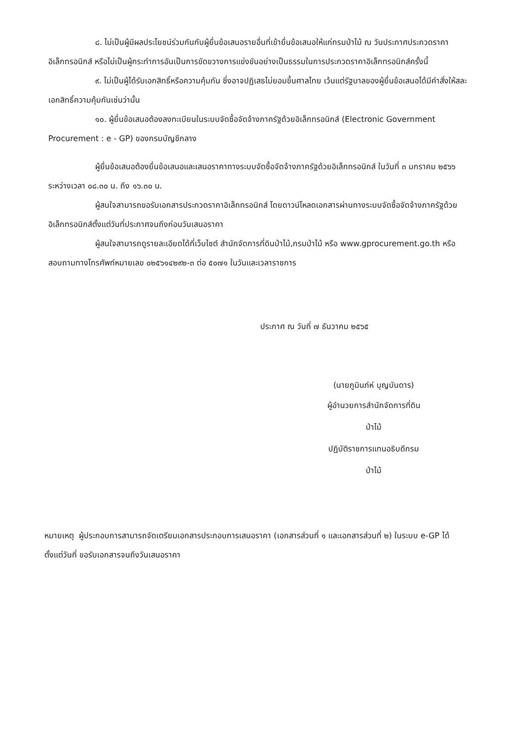๘. ไม่เป็นผู้มีผลประโยชน์ร่วมกันกับผู้ยื่นข้อเสนอรายอื่นที่เข้ายื่นข้อเสนอให้แก่กรมป่าไม้ ณ วันประกาศประกวดราคาอิเล็กทรอนิกส์ หรือไม่เป็นผู้กระทำการอันเป็นการขัดขวางการแข่งขันอย่างเป็นธรรมในการประกวดราคาอิเล็กทรอนิกส์ครั้งนี้
๙. ไม่เป็นผู้ได้รับเอกสิทธิ์หรือความคุ้มกัน ซึ่งอาจปฏิเสธไม่ยอมขึ้นศาลไทย เว้นแต่รัฐบาลของผู้ยื่นข้อเสนอได้มีคำสั่งให้สละเอกสิทธิ์ความคุ้มกันเช่นว่านั้น
๑๐. ผู้ยื่นข้อเสนอต้องลงทะเบียนในระบบจัดซื้อจัดจ้างภาครัฐด้วยอิเล็กทรอนิกส์ (Electronic Government Procurement : e - GP) ของกรมบัญชีกลาง
ผู้ยื่นข้อเสนอต้องยื่นข้อเสนอและเสนอราคาทางระบบจัดซื้อจัดจ้างภาครัฐด้วยอิเล็กทรอนิกส์ ในวันที่ ๓ มกราคม ๒๕๖๖ ระหว่างเวลา ๐๘.๓๐ น. ถึง ๑๖.๓๐ น.
ผู้สนใจสามารถขอรับเอกสารประกวดราคาอิเล็กทรอนิกส์ โดยดาวน์โหลดเอกสารผ่านทางระบบจัดซื้อจัดจ้างภาครัฐด้วยอิเล็กทรอนิกส์ตั้งแต่วันที่ประกาศจนถึงก่อนวันเสนอราคา
ผู้สนใจสามารถดูรายละเอียดได้ที่เว็บไซต์ สำนักจัดการที่ดินป่าไม้,กรมป่าไม้ หรือ www.gprocurement.go.th หรือสอบถามทางโทรศัพท์หมายเลข ๐๒๕๖๑๔๒๙๒-๓ ต่อ ๕๐๗๑ ในวันและเวลาราชการ
ประกาศ ณ วันที่ ๗ ธันวาคม ๒๕๖๕
(นายภูมินภ์ห์ บุญบันดาร)
ผู้อำนวยการสำนักจัดการที่ดินป่าไม้
ปฏิบัติราชการแทนอธิบดีกรมป่าไม้
หมายเหตุ ผู้ประกอบการสามารถจัดเตรียมเอกสารประกอบการเสนอราคา (เอกสารส่วนที่ ๑ และเอกสารส่วนที่ ๒) ในระบบ e-GP ได้ตั้งแต่วันที่ ขอรับเอกสารจนถึงวันเสนอราคา